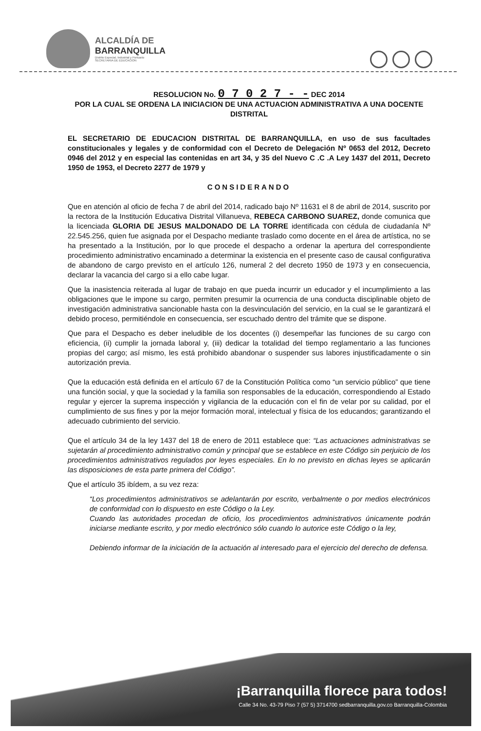ALCALDÍA DE
BARRANQUILLA
Distrito Especial, Industrial y Portuario
SECRETARIA DE EDUCACION
RESOLUCION No. 0 7 0 2 7 - - DEC 2014
POR LA CUAL SE ORDENA LA INICIACION DE UNA ACTUACION ADMINISTRATIVA A UNA DOCENTE DISTRITAL
EL SECRETARIO DE EDUCACION DISTRITAL DE BARRANQUILLA, en uso de sus facultades constitucionales y legales y de conformidad con el Decreto de Delegación Nº 0653 del 2012, Decreto 0946 del 2012 y en especial las contenidas en art 34, y 35 del Nuevo C .C .A Ley 1437 del 2011, Decreto 1950 de 1953, el Decreto 2277 de 1979 y
CONSIDERANDO
Que en atención al oficio de fecha 7 de abril del 2014, radicado bajo Nº 11631 el 8 de abril de 2014, suscrito por la rectora de la Institución Educativa Distrital Villanueva, REBECA CARBONO SUAREZ, donde comunica que la licenciada GLORIA DE JESUS MALDONADO DE LA TORRE identificada con cédula de ciudadanía Nº 22.545.256, quien fue asignada por el Despacho mediante traslado como docente en el área de artística, no se ha presentado a la Institución, por lo que procede el despacho a ordenar la apertura del correspondiente procedimiento administrativo encaminado a determinar la existencia en el presente caso de causal configurativa de abandono de cargo previsto en el artículo 126, numeral 2 del decreto 1950 de 1973 y en consecuencia, declarar la vacancia del cargo si a ello cabe lugar.
Que la inasistencia reiterada al lugar de trabajo en que pueda incurrir un educador y el incumplimiento a las obligaciones que le impone su cargo, permiten presumir la ocurrencia de una conducta disciplinable objeto de investigación administrativa sancionable hasta con la desvinculación del servicio, en la cual se le garantizará el debido proceso, permitiéndole en consecuencia, ser escuchado dentro del trámite que se dispone.
Que para el Despacho es deber ineludible de los docentes (i) desempeñar las funciones de su cargo con eficiencia, (ii) cumplir la jornada laboral y, (iii) dedicar la totalidad del tiempo reglamentario a las funciones propias del cargo; así mismo, les está prohibido abandonar o suspender sus labores injustificadamente o sin autorización previa.
Que la educación está definida en el artículo 67 de la Constitución Política como “un servicio público” que tiene una función social, y que la sociedad y la familia son responsables de la educación, correspondiendo al Estado regular y ejercer la suprema inspección y vigilancia de la educación con el fin de velar por su calidad, por el cumplimiento de sus fines y por la mejor formación moral, intelectual y física de los educandos; garantizando el adecuado cubrimiento del servicio.
Que el artículo 34 de la ley 1437 del 18 de enero de 2011 establece que: “Las actuaciones administrativas se sujetarán al procedimiento administrativo común y principal que se establece en este Código sin perjuicio de los procedimientos administrativos regulados por leyes especiales. En lo no previsto en dichas leyes se aplicarán las disposiciones de esta parte primera del Código”.
Que el artículo 35 ibídem, a su vez reza:
“Los procedimientos administrativos se adelantarán por escrito, verbalmente o por medios electrónicos de conformidad con lo dispuesto en este Código o la Ley.
Cuando las autoridades procedan de oficio, los procedimientos administrativos únicamente podrán iniciarse mediante escrito, y por medio electrónico sólo cuando lo autorice este Código o la ley,
Debiendo informar de la iniciación de la actuación al interesado para el ejercicio del derecho de defensa.
¡Barranquilla florece para todos!
Calle 34 No. 43-79 Piso 7 (57 5) 3714700 sedbarranquilla.gov.co Barranquilla-Colombia